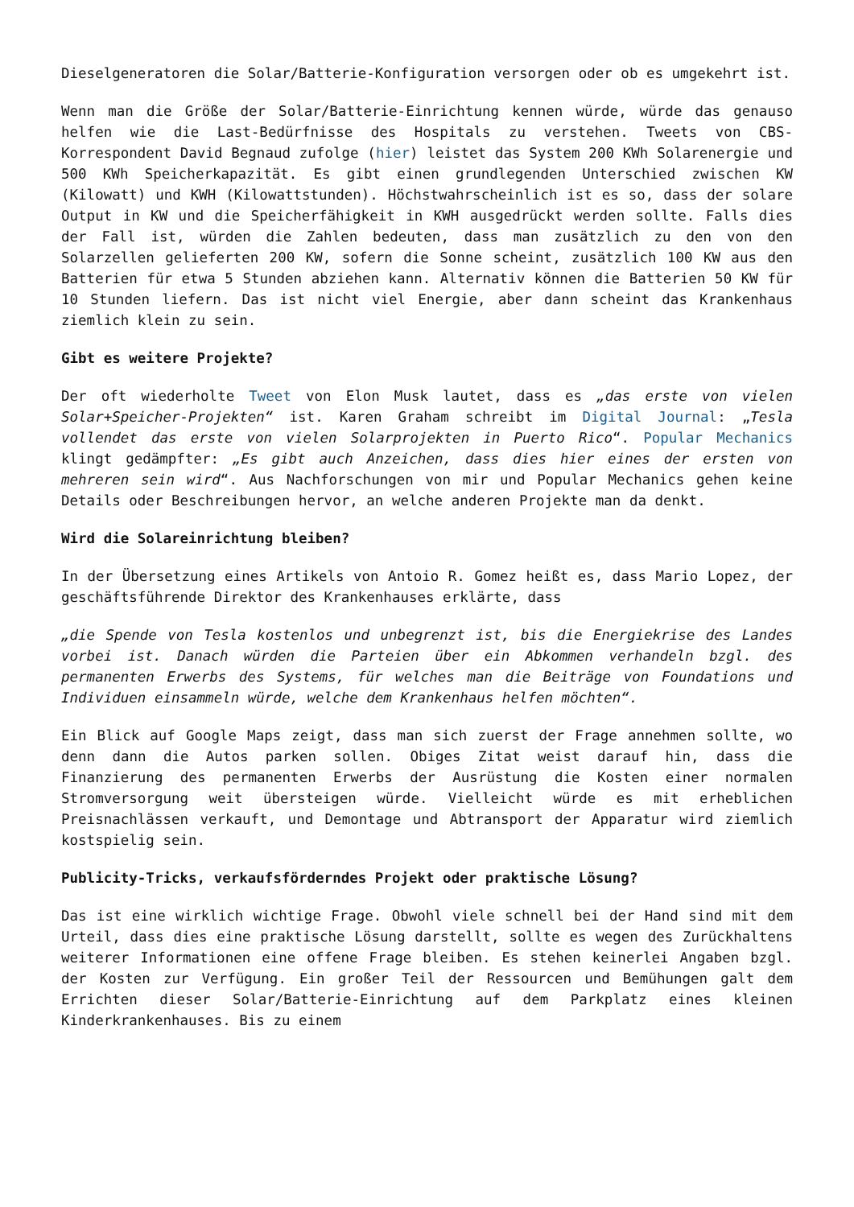Dieselgeneratoren die Solar/Batterie-Konfiguration versorgen oder ob es umgekehrt ist.
Wenn man die Größe der Solar/Batterie-Einrichtung kennen würde, würde das genauso helfen wie die Last-Bedürfnisse des Hospitals zu verstehen. Tweets von CBS-Korrespondent David Begnaud zufolge (hier) leistet das System 200 KWh Solarenergie und 500 KWh Speicherkapazität. Es gibt einen grundlegenden Unterschied zwischen KW (Kilowatt) und KWH (Kilowattstunden). Höchstwahrscheinlich ist es so, dass der solare Output in KW und die Speicherfähigkeit in KWH ausgedrückt werden sollte. Falls dies der Fall ist, würden die Zahlen bedeuten, dass man zusätzlich zu den von den Solarzellen gelieferten 200 KW, sofern die Sonne scheint, zusätzlich 100 KW aus den Batterien für etwa 5 Stunden abziehen kann. Alternativ können die Batterien 50 KW für 10 Stunden liefern. Das ist nicht viel Energie, aber dann scheint das Krankenhaus ziemlich klein zu sein.
Gibt es weitere Projekte?
Der oft wiederholte Tweet von Elon Musk lautet, dass es „das erste von vielen Solar+Speicher-Projekten“ ist. Karen Graham schreibt im Digital Journal: „Tesla vollendet das erste von vielen Solarprojekten in Puerto Rico“. Popular Mechanics klingt gedämpfter: „Es gibt auch Anzeichen, dass dies hier eines der ersten von mehreren sein wird“. Aus Nachforschungen von mir und Popular Mechanics gehen keine Details oder Beschreibungen hervor, an welche anderen Projekte man da denkt.
Wird die Solareinrichtung bleiben?
In der Übersetzung eines Artikels von Antoio R. Gomez heißt es, dass Mario Lopez, der geschäftsführende Direktor des Krankenhauses erklärte, dass
„die Spende von Tesla kostenlos und unbegrenzt ist, bis die Energiekrise des Landes vorbei ist. Danach würden die Parteien über ein Abkommen verhandeln bzgl. des permanenten Erwerbs des Systems, für welches man die Beiträge von Foundations und Individuen einsammeln würde, welche dem Krankenhaus helfen möchten“.
Ein Blick auf Google Maps zeigt, dass man sich zuerst der Frage annehmen sollte, wo denn dann die Autos parken sollen. Obiges Zitat weist darauf hin, dass die Finanzierung des permanenten Erwerbs der Ausrüstung die Kosten einer normalen Stromversorgung weit übersteigen würde. Vielleicht würde es mit erheblichen Preisnachlässen verkauft, und Demontage und Abtransport der Apparatur wird ziemlich kostspielig sein.
Publicity-Tricks, verkaufsförderndes Projekt oder praktische Lösung?
Das ist eine wirklich wichtige Frage. Obwohl viele schnell bei der Hand sind mit dem Urteil, dass dies eine praktische Lösung darstellt, sollte es wegen des Zurückhaltens weiterer Informationen eine offene Frage bleiben. Es stehen keinerlei Angaben bzgl. der Kosten zur Verfügung. Ein großer Teil der Ressourcen und Bemühungen galt dem Errichten dieser Solar/Batterie-Einrichtung auf dem Parkplatz eines kleinen Kinderkrankenhauses. Bis zu einem